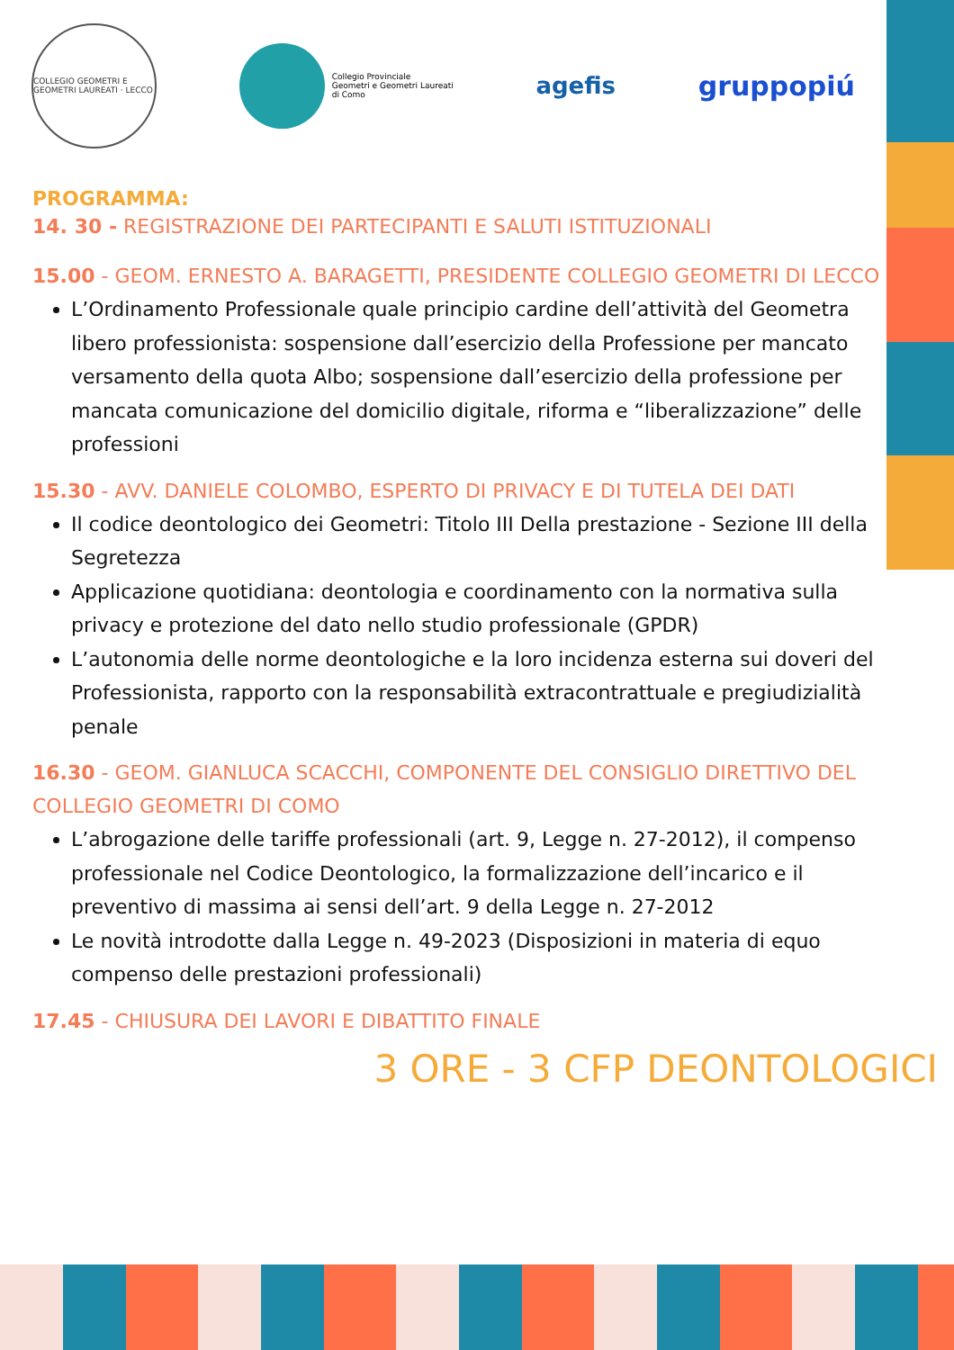COLLEGIO GEOMETRI E GEOMETRI LAUREATI · LECCO
Collegio Provinciale
Geometri e Geometri Laureati
di Como
agefis
gruppopiú
PROGRAMMA:
14. 30 - REGISTRAZIONE DEI PARTECIPANTI E SALUTI ISTITUZIONALI
15.00 - GEOM. ERNESTO A. BARAGETTI, PRESIDENTE COLLEGIO GEOMETRI DI LECCO
L’Ordinamento Professionale quale principio cardine dell’attività del Geometra libero professionista: sospensione dall’esercizio della Professione per mancato versamento della quota Albo; sospensione dall’esercizio della professione per mancata comunicazione del domicilio digitale, riforma e “liberalizzazione” delle professioni
15.30 - AVV. DANIELE COLOMBO, ESPERTO DI PRIVACY E DI TUTELA DEI DATI
Il codice deontologico dei Geometri: Titolo III Della prestazione - Sezione III della Segretezza
Applicazione quotidiana: deontologia e coordinamento con la normativa sulla privacy e protezione del dato nello studio professionale (GPDR)
L’autonomia delle norme deontologiche e la loro incidenza esterna sui doveri del Professionista, rapporto con la responsabilità extracontrattuale e pregiudizialità penale
16.30 - GEOM. GIANLUCA SCACCHI, COMPONENTE DEL CONSIGLIO DIRETTIVO DEL COLLEGIO GEOMETRI DI COMO
L’abrogazione delle tariffe professionali (art. 9, Legge n. 27-2012), il compenso professionale nel Codice Deontologico, la formalizzazione dell’incarico e il preventivo di massima ai sensi dell’art. 9 della Legge n. 27-2012
Le novità introdotte dalla Legge n. 49-2023 (Disposizioni in materia di equo compenso delle prestazioni professionali)
17.45 - CHIUSURA DEI LAVORI E DIBATTITO FINALE
3 ORE - 3 CFP DEONTOLOGICI